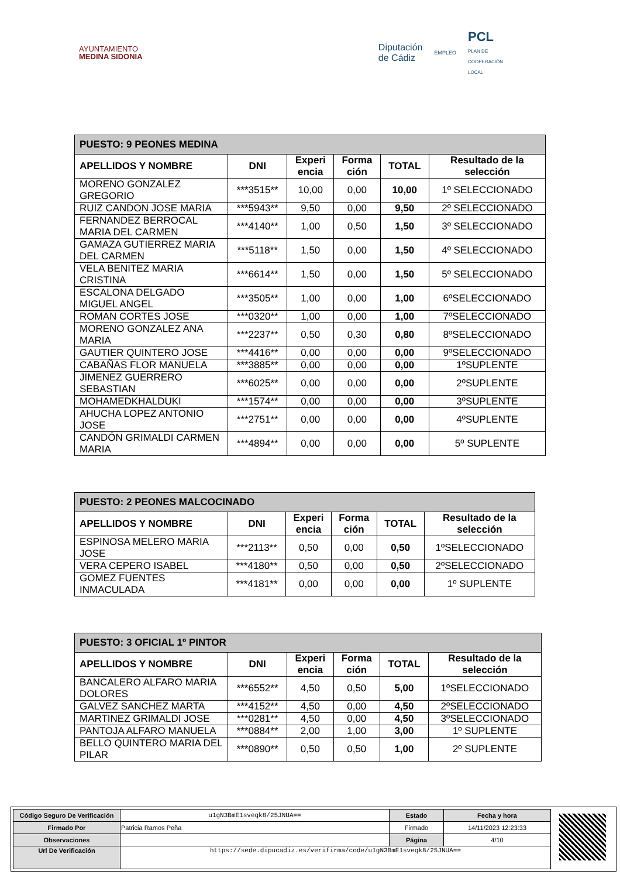AYUNTAMIENTO
MEDINA SIDONIA
Diputación
de Cádiz EMPLEO PCL
PLAN DE
COOPERACIÓN
LOCAL
| PUESTO: 9 PEONES MEDINA | | | | | |
| --- | --- | --- | --- | --- | --- |
| APELLIDOS Y NOMBRE | DNI | Experi encia | Forma ción | TOTAL | Resultado de la selección |
| MORENO GONZALEZ GREGORIO | ***3515** | 10,00 | 0,00 | 10,00 | 1º SELECCIONADO |
| RUIZ CANDON JOSE MARIA | ***5943** | 9,50 | 0,00 | 9,50 | 2º SELECCIONADO |
| FERNANDEZ BERROCAL MARIA DEL CARMEN | ***4140** | 1,00 | 0,50 | 1,50 | 3º SELECCIONADO |
| GAMAZA GUTIERREZ MARIA DEL CARMEN | ***5118** | 1,50 | 0,00 | 1,50 | 4º SELECCIONADO |
| VELA BENITEZ MARIA CRISTINA | ***6614** | 1,50 | 0,00 | 1,50 | 5º SELECCIONADO |
| ESCALONA DELGADO MIGUEL ANGEL | ***3505** | 1,00 | 0,00 | 1,00 | 6ºSELECCIONADO |
| ROMAN CORTES JOSE | ***0320** | 1,00 | 0,00 | 1,00 | 7ºSELECCIONADO |
| MORENO GONZALEZ ANA MARIA | ***2237** | 0,50 | 0,30 | 0,80 | 8ºSELECCIONADO |
| GAUTIER QUINTERO JOSE | ***4416** | 0,00 | 0,00 | 0,00 | 9ºSELECCIONADO |
| CABAÑAS FLOR MANUELA | ***3885** | 0,00 | 0,00 | 0,00 | 1ºSUPLENTE |
| JIMENEZ GUERRERO SEBASTIAN | ***6025** | 0,00 | 0,00 | 0,00 | 2ºSUPLENTE |
| MOHAMEDKHALDUKI | ***1574** | 0,00 | 0,00 | 0,00 | 3ºSUPLENTE |
| AHUCHA LOPEZ ANTONIO JOSE | ***2751** | 0,00 | 0,00 | 0,00 | 4ºSUPLENTE |
| CANDÓN GRIMALDI CARMEN MARIA | ***4894** | 0,00 | 0,00 | 0,00 | 5º SUPLENTE |
| PUESTO: 2 PEONES MALCOCINADO | | | | | |
| --- | --- | --- | --- | --- | --- |
| APELLIDOS Y NOMBRE | DNI | Experi encia | Forma ción | TOTAL | Resultado de la selección |
| ESPINOSA MELERO MARIA JOSE | ***2113** | 0,50 | 0,00 | 0,50 | 1ºSELECCIONADO |
| VERA CEPERO ISABEL | ***4180** | 0,50 | 0,00 | 0,50 | 2ºSELECCIONADO |
| GOMEZ FUENTES INMACULADA | ***4181** | 0,00 | 0,00 | 0,00 | 1º SUPLENTE |
| PUESTO: 3 OFICIAL 1º PINTOR | | | | | |
| --- | --- | --- | --- | --- | --- |
| APELLIDOS Y NOMBRE | DNI | Experi encia | Forma ción | TOTAL | Resultado de la selección |
| BANCALERO ALFARO MARIA DOLORES | ***6552** | 4,50 | 0,50 | 5,00 | 1ºSELECCIONADO |
| GALVEZ SANCHEZ MARTA | ***4152** | 4,50 | 0,00 | 4,50 | 2ºSELECCIONADO |
| MARTINEZ GRIMALDI JOSE | ***0281** | 4,50 | 0,00 | 4,50 | 3ºSELECCIONADO |
| PANTOJA ALFARO MANUELA | ***0884** | 2,00 | 1,00 | 3,00 | 1º SUPLENTE |
| BELLO QUINTERO MARIA DEL PILAR | ***0890** | 0,50 | 0,50 | 1,00 | 2º SUPLENTE |
| Código Seguro De Verificación | u1gN3BmE1sveqk8/25JNUA== | Estado | Fecha y hora |
| Firmado Por | Patricia Ramos Peña | Firmado | 14/11/2023 12:23:33 |
| Observaciones | | Página | 4/10 |
| Url De Verificación | https://sede.dipucadiz.es/verifirma/code/u1gN3BmE1sveqk8/25JNUA== | | |